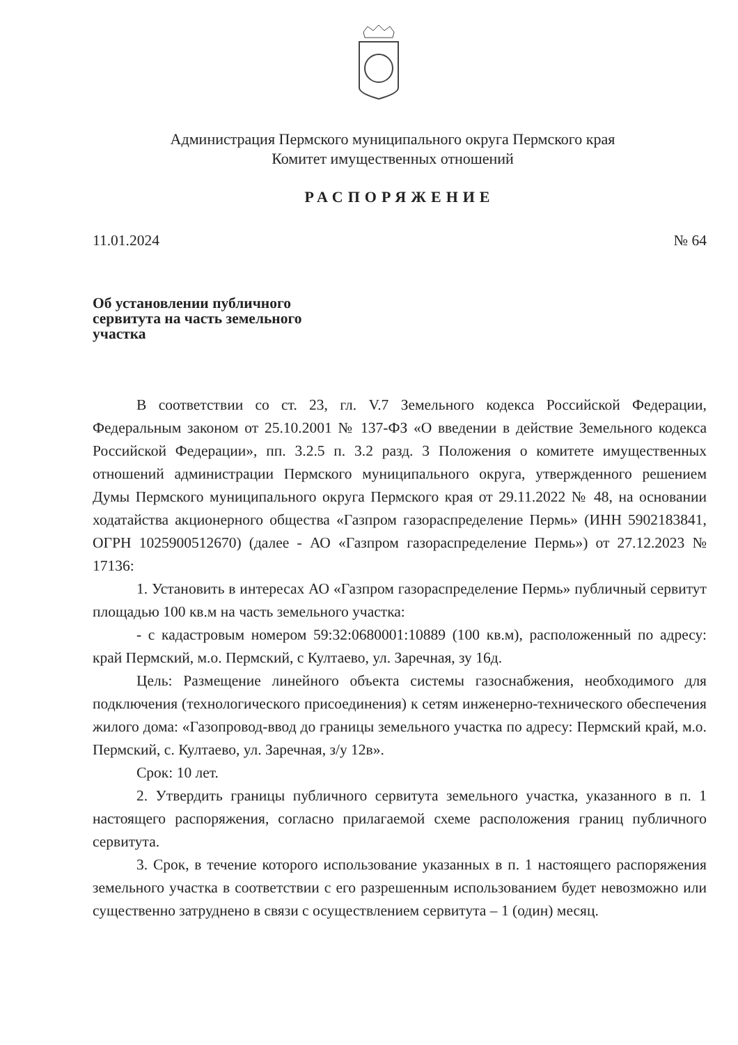Администрация Пермского муниципального округа Пермского края
Комитет имущественных отношений
РАСПОРЯЖЕНИЕ
11.01.2024 № 64
Об установлении публичного
сервитута на часть земельного
участка
В соответствии со ст. 23, гл. V.7 Земельного кодекса Российской Федерации, Федеральным законом от 25.10.2001 № 137-ФЗ «О введении в действие Земельного кодекса Российской Федерации», пп. 3.2.5 п. 3.2 разд. 3 Положения о комитете имущественных отношений администрации Пермского муниципального округа, утвержденного решением Думы Пермского муниципального округа Пермского края от 29.11.2022 № 48, на основании ходатайства акционерного общества «Газпром газораспределение Пермь» (ИНН 5902183841, ОГРН 1025900512670) (далее - АО «Газпром газораспределение Пермь») от 27.12.2023 № 17136:
1. Установить в интересах АО «Газпром газораспределение Пермь» публичный сервитут площадью 100 кв.м на часть земельного участка:
- с кадастровым номером 59:32:0680001:10889 (100 кв.м), расположенный по адресу: край Пермский, м.о. Пермский, с Култаево, ул. Заречная, зу 16д.
Цель: Размещение линейного объекта системы газоснабжения, необходимого для подключения (технологического присоединения) к сетям инженерно-технического обеспечения жилого дома: «Газопровод-ввод до границы земельного участка по адресу: Пермский край, м.о. Пермский, с. Култаево, ул. Заречная, з/у 12в».
Срок: 10 лет.
2. Утвердить границы публичного сервитута земельного участка, указанного в п. 1 настоящего распоряжения, согласно прилагаемой схеме расположения границ публичного сервитута.
3. Срок, в течение которого использование указанных в п. 1 настоящего распоряжения земельного участка в соответствии с его разрешенным использованием будет невозможно или существенно затруднено в связи с осуществлением сервитута – 1 (один) месяц.